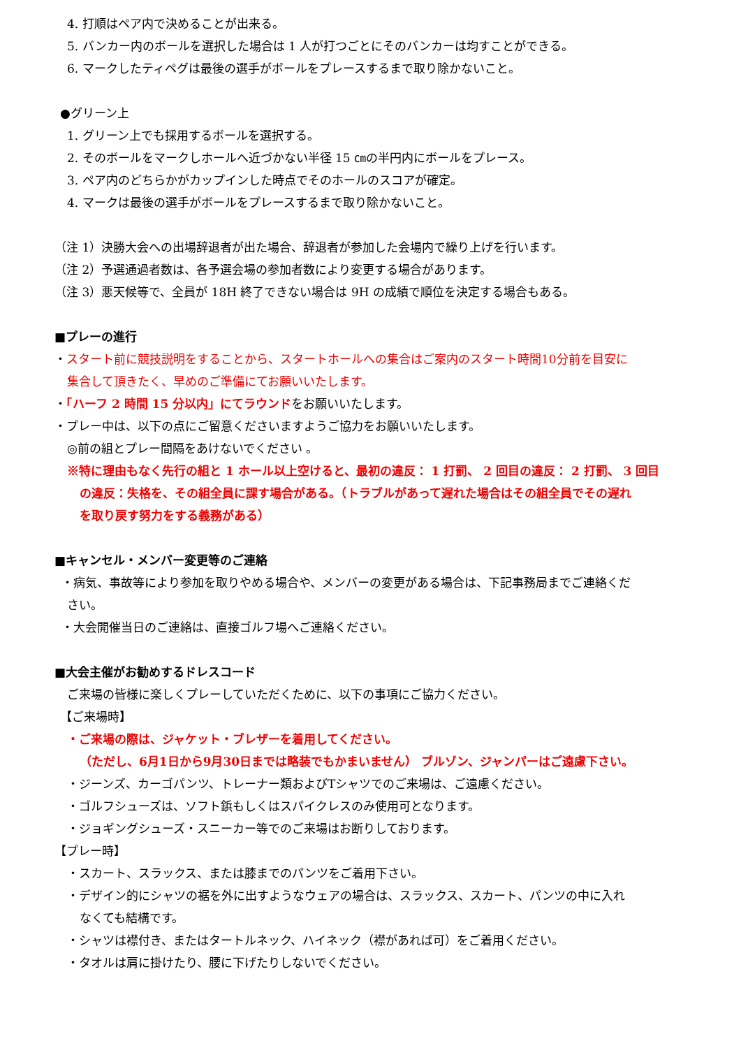4. 打順はペア内で決めることが出来る。
5. バンカー内のボールを選択した場合は 1 人が打つごとにそのバンカーは均すことができる。
6. マークしたティペグは最後の選手がボールをプレースするまで取り除かないこと。
●グリーン上
1. グリーン上でも採用するボールを選択する。
2. そのボールをマークしホールへ近づかない半径 15 ㎝の半円内にボールをプレース。
3. ペア内のどちらかがカップインした時点でそのホールのスコアが確定。
4. マークは最後の選手がボールをプレースするまで取り除かないこと。
（注 1）決勝大会への出場辞退者が出た場合、辞退者が参加した会場内で繰り上げを行います。
（注 2）予選通過者数は、各予選会場の参加者数により変更する場合があります。
（注 3）悪天候等で、全員が 18H 終了できない場合は 9H の成績で順位を決定する場合もある。
■プレーの進行
・スタート前に競技説明をすることから、スタートホールへの集合はご案内のスタート時間10分前を目安に
集合して頂きたく、早めのご準備にてお願いいたします。
・「ハーフ 2 時間 15 分以内」にてラウンドをお願いいたします。
・プレー中は、以下の点にご留意くださいますようご協力をお願いいたします。
◎前の組とプレー間隔をあけないでください 。
※特に理由もなく先行の組と 1 ホール以上空けると、最初の違反： 1 打罰、 2 回目の違反： 2 打罰、 3 回目
の違反：失格を、その組全員に課す場合がある。（トラブルがあって遅れた場合はその組全員でその遅れ
を取り戻す努力をする義務がある）
■キャンセル・メンバー変更等のご連絡
・病気、事故等により参加を取りやめる場合や、メンバーの変更がある場合は、下記事務局までご連絡くだ
さい。
・大会開催当日のご連絡は、直接ゴルフ場へご連絡ください。
■大会主催がお勧めするドレスコード
ご来場の皆様に楽しくプレーしていただくために、以下の事項にご協力ください。
【ご来場時】
・ご来場の際は、ジャケット・ブレザーを着用してください。
（ただし、6月1日から9月30日までは略装でもかまいません） ブルゾン、ジャンパーはご遠慮下さい。
・ジーンズ、カーゴパンツ、トレーナー類およびTシャツでのご来場は、ご遠慮ください。
・ゴルフシューズは、ソフト鋲もしくはスパイクレスのみ使用可となります。
・ジョギングシューズ・スニーカー等でのご来場はお断りしております。
【プレー時】
・スカート、スラックス、または膝までのパンツをご着用下さい。
・デザイン的にシャツの裾を外に出すようなウェアの場合は、スラックス、スカート、パンツの中に入れ
なくても結構です。
・シャツは襟付き、またはタートルネック、ハイネック（襟があれば可）をご着用ください。
・タオルは肩に掛けたり、腰に下げたりしないでください。